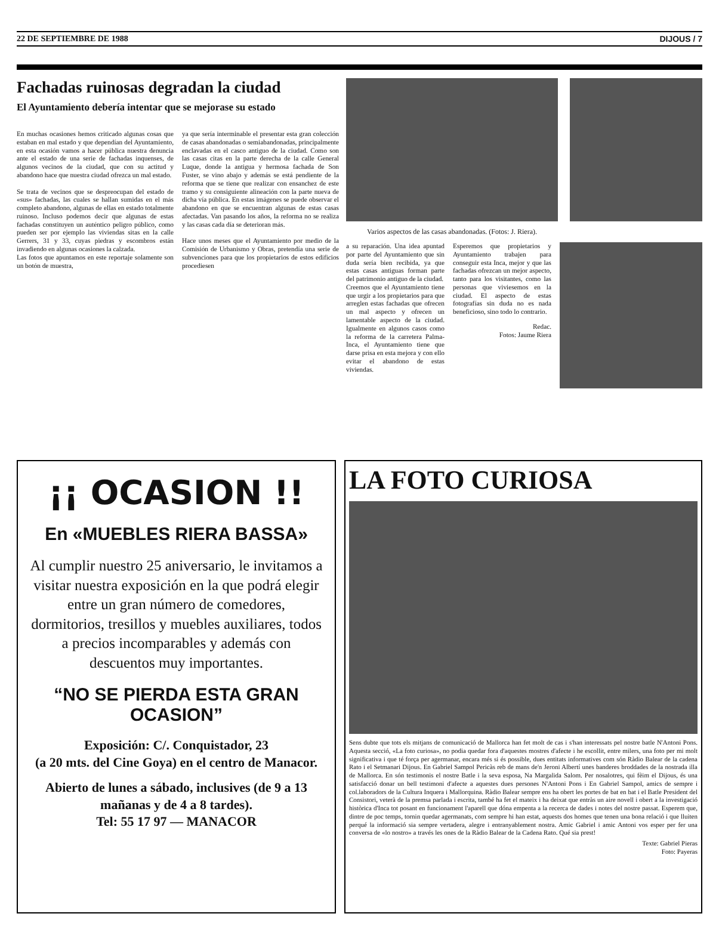22 DE SEPTIEMBRE DE 1988 DIJOUS / 7
Fachadas ruinosas degradan la ciudad
El Ayuntamiento debería intentar que se mejorase su estado
En muchas ocasiones hemos criticado algunas cosas que estaban en mal estado y que dependían del Ayuntamiento, en esta ocasión vamos a hacer pública nuestra denuncia ante el estado de una serie de fachadas inquenses, de algunos vecinos de la ciudad, que con su actitud y abandono hace que nuestra ciudad ofrezca un mal estado.
Se trata de vecinos que se despreocupan del estado de «sus» fachadas, las cuales se hallan sumidas en el más completo abandono, algunas de ellas en estado totalmente ruinoso. Incluso podemos decir que algunas de estas fachadas constituyen un auténtico peligro público, como pueden ser por ejemplo las viviendas sitas en la calle Gerrers, 31 y 33, cuyas piedras y escombros están invadiendo en algunas ocasiones la calzada.
Las fotos que apuntamos en este reportaje solamente son un botón de muestra,
ya que sería interminable el presentar esta gran colección de casas abandonadas o semiabandonadas, principalmente enclavadas en el casco antiguo de la ciudad. Como son las casas citas en la parte derecha de la calle General Luque, donde la antigua y hermosa fachada de Son Fuster, se vino abajo y además se está pendiente de la reforma que se tiene que realizar con ensanchez de este tramo y su consiguiente alineación con la parte nueva de dicha vía pública. En estas imágenes se puede observar el abandono en que se encuentran algunas de estas casas afectadas. Van pasando los años, la reforma no se realiza y las casas cada día se deterioran más.
Hace unos meses que el Ayuntamiento por medio de la Comisión de Urbanismo y Obras, pretendía una serie de subvenciones para que los propietarios de estos edificios procediesen
Varios aspectos de las casas abandonadas. (Fotos: J. Riera).
a su reparación. Una idea apuntad por parte del Ayuntamiento que sin duda sería bien recibida, ya que estas casas antiguas forman parte del patrimonio antiguo de la ciudad.
Creemos que el Ayuntamiento tiene que urgir a los propietarios para que arreglen estas fachadas que ofrecen un mal aspecto y ofrecen un lamentable aspecto de la ciudad. Igualmente en algunos casos como la reforma de la carretera Palma-Inca, el Ayuntamiento tiene que darse prisa en esta mejora y con ello evitar el abandono de estas viviendas.
Esperemos que propietarios y Ayuntamiento trabajen para conseguir esta Inca, mejor y que las fachadas ofrezcan un mejor aspecto, tanto para los visitantes, como las personas que viviesemos en la ciudad. El aspecto de estas fotografías sin duda no es nada beneficioso, sino todo lo contrario.
Redac.
Fotos: Jaume Riera
¡¡ OCASION !!
En «MUEBLES RIERA BASSA»
Al cumplir nuestro 25 aniversario, le invitamos a visitar nuestra exposición en la que podrá elegir entre un gran número de comedores, dormitorios, tresillos y muebles auxiliares, todos a precios incomparables y además con descuentos muy importantes.
“NO SE PIERDA ESTA GRAN OCASION”
Exposición: C/. Conquistador, 23
(a 20 mts. del Cine Goya) en el centro de Manacor.
Abierto de lunes a sábado, inclusives (de 9 a 13 mañanas y de 4 a 8 tardes).
Tel: 55 17 97 — MANACOR
LA FOTO CURIOSA
Sens dubte que tots els mitjans de comunicació de Mallorca han fet molt de cas i s'han interessats pel nostre batle N'Antoni Pons. Aquesta secció, «La foto curiosa», no podia quedar fora d'aquestes mostres d'afecte i he escollit, entre milers, una foto per mi molt significativa i que té força per agermanar, encara més si és possible, dues entitats informatives com són Ràdio Balear de la cadena Rato i el Setmanari Dijous. En Gabriel Sampol Pericàs reb de mans de'n Jeroni Albertí unes banderes broddades de la nostrada illa de Mallorca. En són testimonis el nostre Batle i la seva esposa, Na Margalida Salom. Per nosalotres, qui fèim el Dijous, és una satisfacció donar un bell testimoni d'afecte a aquestes dues persones N'Antoni Pons i En Gabriel Sampol, amics de sempre i col.laboradors de la Cultura Inquera i Mallorquina. Ràdio Balear sempre ens ha obert les portes de bat en bat i el Batle President del Consistori, veterà de la premsa parlada i escrita, també ha fet el mateix i ha deixat que entràs un aire novell i obert a la investigació històrica d'Inca tot posant en funcionament l'aparell que dóna empenta a la recerca de dades i notes del nostre passat. Esperem que, dintre de poc temps, tornin quedar agermanats, com sempre hi han estat, aquests dos homes que tenen una bona relació i que lluiten perqué la informació sia sempre vertadera, alegre i entranyablement nostra. Amic Gabriel i amic Antoni vos esper per fer una conversa de «lo nostro» a través les ones de la Ràdio Balear de la Cadena Rato. Qué sia prest!
Texte: Gabriel Pieras
Foto: Payeras